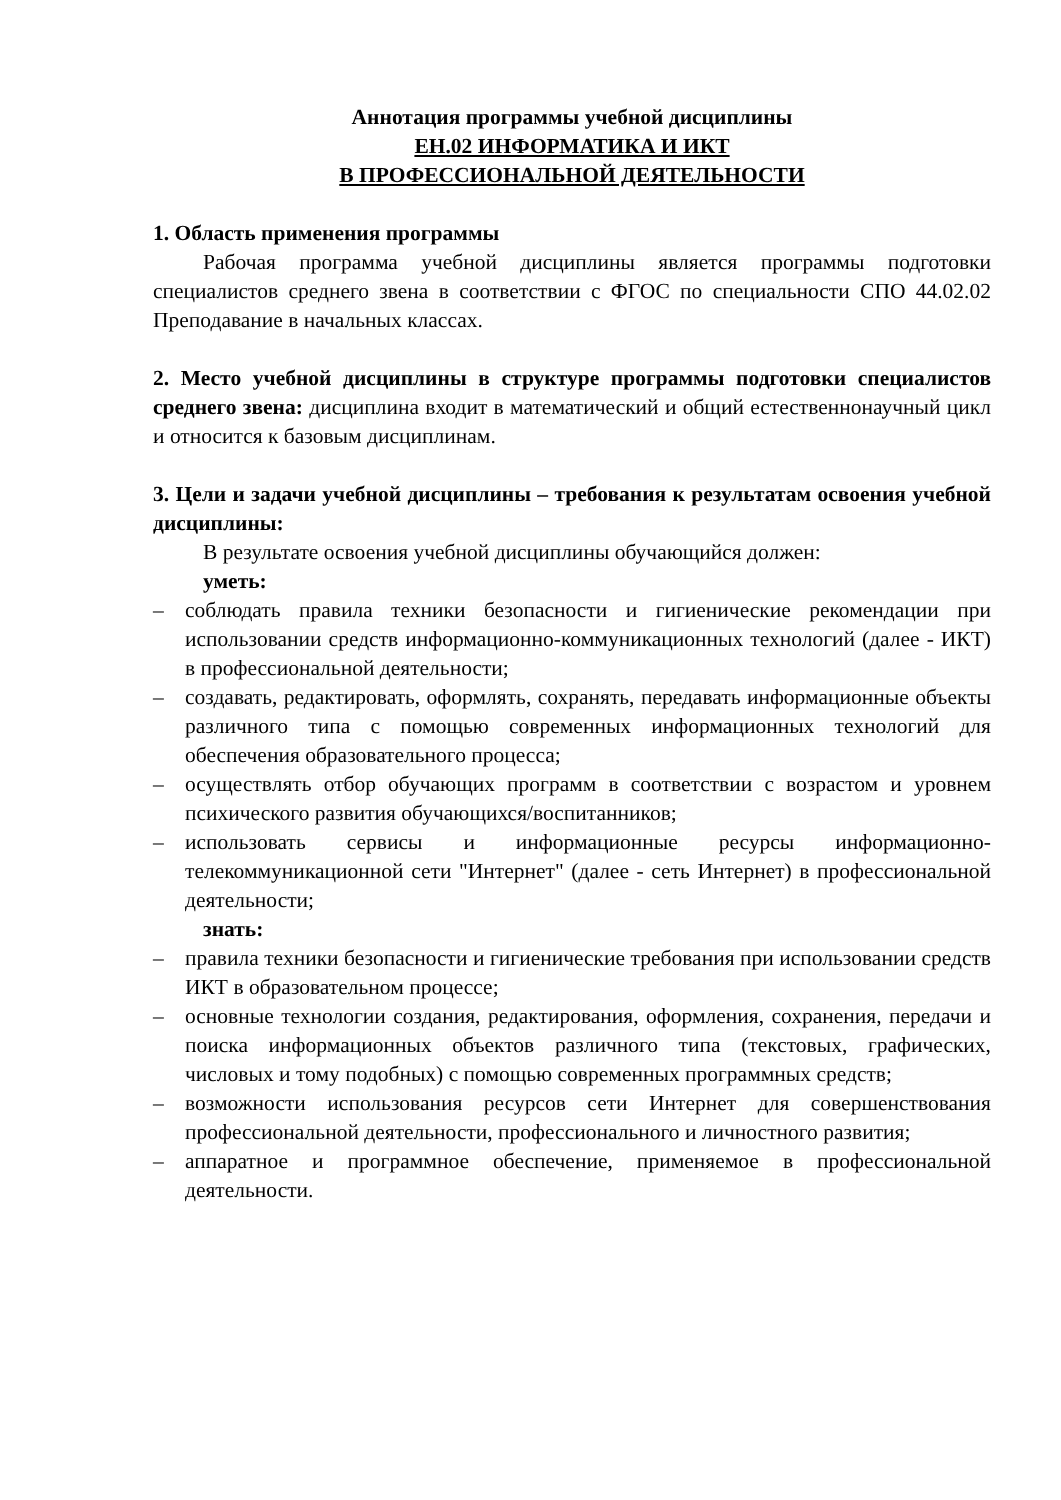Аннотация программы учебной дисциплины
ЕН.02 ИНФОРМАТИКА И ИКТ
В ПРОФЕССИОНАЛЬНОЙ ДЕЯТЕЛЬНОСТИ
1. Область применения программы
Рабочая программа учебной дисциплины является программы подготовки специалистов среднего звена в соответствии с ФГОС по специальности СПО 44.02.02 Преподавание в начальных классах.
2. Место учебной дисциплины в структуре программы подготовки специалистов среднего звена: дисциплина входит в математический и общий естественнонаучный цикл и относится к базовым дисциплинам.
3. Цели и задачи учебной дисциплины – требования к результатам освоения учебной дисциплины:
В результате освоения учебной дисциплины обучающийся должен:
уметь:
– соблюдать правила техники безопасности и гигиенические рекомендации при использовании средств информационно-коммуникационных технологий (далее - ИКТ) в профессиональной деятельности;
– создавать, редактировать, оформлять, сохранять, передавать информационные объекты различного типа с помощью современных информационных технологий для обеспечения образовательного процесса;
– осуществлять отбор обучающих программ в соответствии с возрастом и уровнем психического развития обучающихся/воспитанников;
– использовать сервисы и информационные ресурсы информационно-телекоммуникационной сети "Интернет" (далее - сеть Интернет) в профессиональной деятельности;
знать:
– правила техники безопасности и гигиенические требования при использовании средств ИКТ в образовательном процессе;
– основные технологии создания, редактирования, оформления, сохранения, передачи и поиска информационных объектов различного типа (текстовых, графических, числовых и тому подобных) с помощью современных программных средств;
– возможности использования ресурсов сети Интернет для совершенствования профессиональной деятельности, профессионального и личностного развития;
– аппаратное и программное обеспечение, применяемое в профессиональной деятельности.